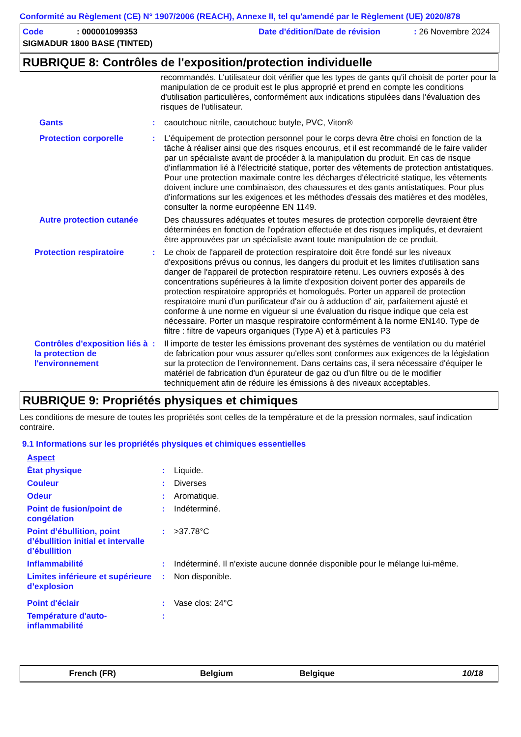Conformité au Règlement (CE) N° 1907/2006 (REACH), Annexe II, tel qu'amendé par le Règlement (UE) 2020/878
Code: 000001099353 Date d'édition/Date de révision: 26 Novembre 2024
SIGMADUR 1800 BASE (TINTED)
RUBRIQUE 8: Contrôles de l'exposition/protection individuelle
recommandés. L'utilisateur doit vérifier que les types de gants qu'il choisit de porter pour la manipulation de ce produit est le plus approprié et prend en compte les conditions d'utilisation particulières, conformément aux indications stipulées dans l'évaluation des risques de l'utilisateur.
Gants: caoutchouc nitrile, caoutchouc butyle, PVC, Viton®
Protection corporelle: L'équipement de protection personnel pour le corps devra être choisi en fonction de la tâche à réaliser ainsi que des risques encourus, et il est recommandé de le faire valider par un spécialiste avant de procéder à la manipulation du produit. En cas de risque d'inflammation lié à l'électricité statique, porter des vêtements de protection antistatiques. Pour une protection maximale contre les décharges d'électricité statique, les vêtements doivent inclure une combinaison, des chaussures et des gants antistatiques. Pour plus d'informations sur les exigences et les méthodes d'essais des matières et des modèles, consulter la norme européenne EN 1149.
Autre protection cutanée Des chaussures adéquates et toutes mesures de protection corporelle devraient être déterminées en fonction de l'opération effectuée et des risques impliqués, et devraient être approuvées par un spécialiste avant toute manipulation de ce produit.
Protection respiratoire: Le choix de l'appareil de protection respiratoire doit être fondé sur les niveaux d'expositions prévus ou connus, les dangers du produit et les limites d'utilisation sans danger de l'appareil de protection respiratoire retenu. Les ouvriers exposés à des concentrations supérieures à la limite d'exposition doivent porter des appareils de protection respiratoire appropriés et homologués. Porter un appareil de protection respiratoire muni d'un purificateur d'air ou à adduction d' air, parfaitement ajusté et conforme à une norme en vigueur si une évaluation du risque indique que cela est nécessaire. Porter un masque respiratoire conformément à la norme EN140. Type de filtre : filtre de vapeurs organiques (Type A) et à particules P3
Contrôles d'exposition liés à la protection de l'environnement: Il importe de tester les émissions provenant des systèmes de ventilation ou du matériel de fabrication pour vous assurer qu'elles sont conformes aux exigences de la législation sur la protection de l'environnement. Dans certains cas, il sera nécessaire d'équiper le matériel de fabrication d'un épurateur de gaz ou d'un filtre ou de le modifier techniquement afin de réduire les émissions à des niveaux acceptables.
RUBRIQUE 9: Propriétés physiques et chimiques
Les conditions de mesure de toutes les propriétés sont celles de la température et de la pression normales, sauf indication contraire.
9.1 Informations sur les propriétés physiques et chimiques essentielles
Aspect
État physique: Liquide.
Couleur: Diverses
Odeur: Aromatique.
Point de fusion/point de congélation: Indéterminé.
Point d’ébullition, point d’ébullition initial et intervalle d’ébullition: >37.78°C
Inflammabilité: Indéterminé. Il n'existe aucune donnée disponible pour le mélange lui-même.
Limites inférieure et supérieure d’explosion: Non disponible.
Point d'éclair: Vase clos: 24°C
Température d'auto-inflammabilité:
French (FR) Belgium Belgique 10/18